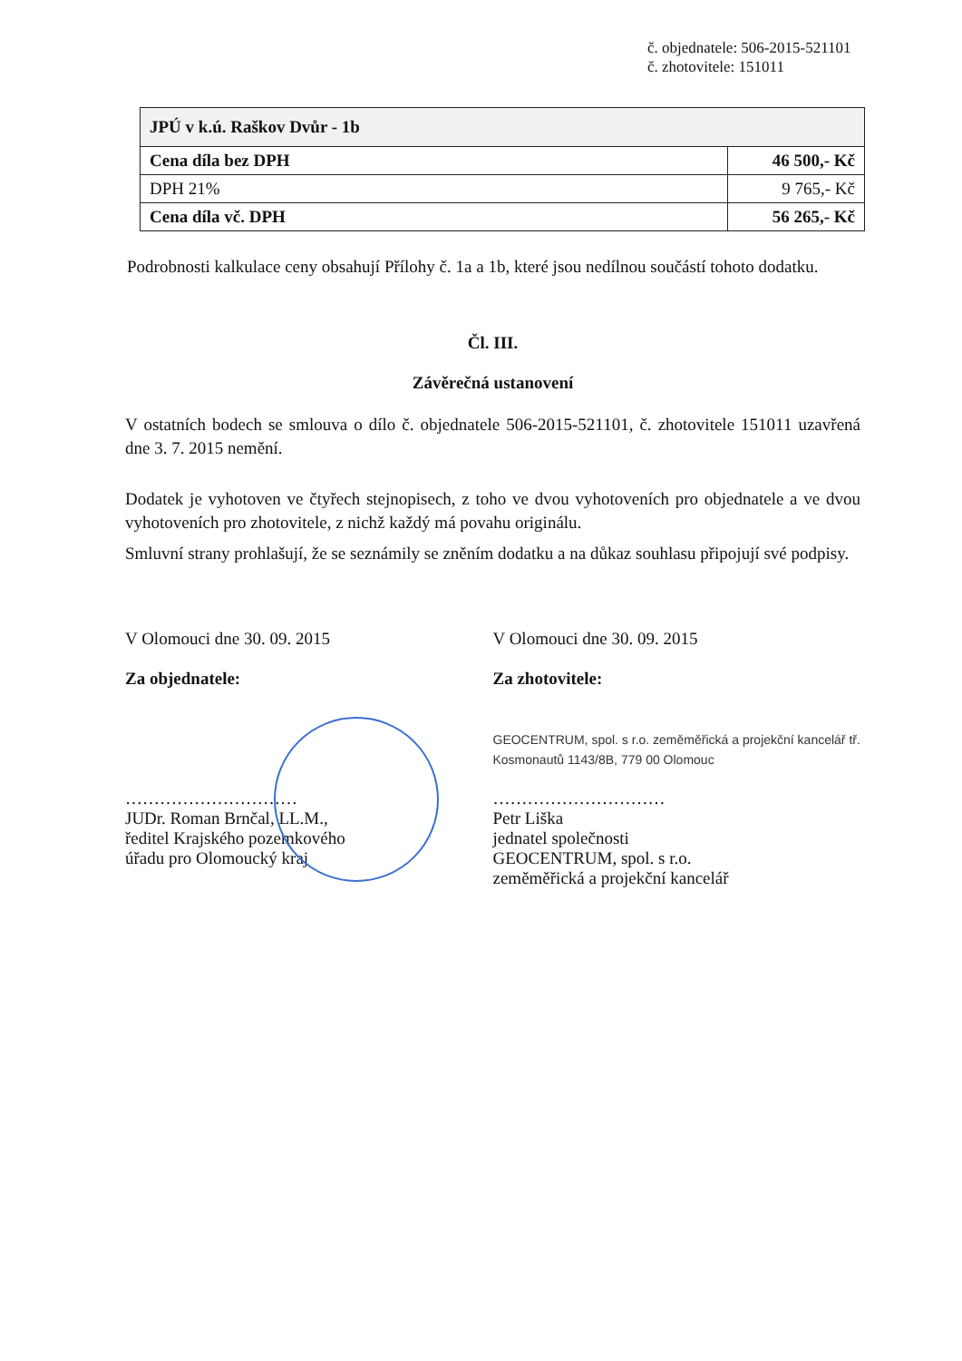č. objednatele: 506-2015-521101
č. zhotovitele: 151011
| JPÚ v k.ú. Raškov Dvůr - 1b | |
| Cena díla bez DPH | 46 500,- Kč |
| DPH 21% | 9 765,- Kč |
| Cena díla vč. DPH | 56 265,- Kč |
Podrobnosti kalkulace ceny obsahují Přílohy č. 1a a 1b, které jsou nedílnou součástí tohoto dodatku.
Čl. III.
Závěrečná ustanovení
V ostatních bodech se smlouva o dílo č. objednatele 506-2015-521101, č. zhotovitele 151011 uzavřená dne 3. 7. 2015 nemění.
Dodatek je vyhotoven ve čtyřech stejnopisech, z toho ve dvou vyhotoveních pro objednatele a ve dvou vyhotoveních pro zhotovitele, z nichž každý má povahu originálu.
Smluvní strany prohlašují, že se seznámily se zněním dodatku a na důkaz souhlasu připojují své podpisy.
V Olomouci dne 30. 09. 2015
Za objednatele:
…………………………
JUDr. Roman Brnčal, LL.M.,
ředitel Krajského pozemkového
úřadu pro Olomoucký kraj
V Olomouci dne 30. 09. 2015
Za zhotovitele:
GEOCENTRUM, spol. s r.o. zeměměřická a projekční kancelář tř. Kosmonautů 1143/8B, 779 00 Olomouc
…………………………
Petr Liška
jednatel společnosti
GEOCENTRUM, spol. s r.o.
zeměměřická a projekční kancelář